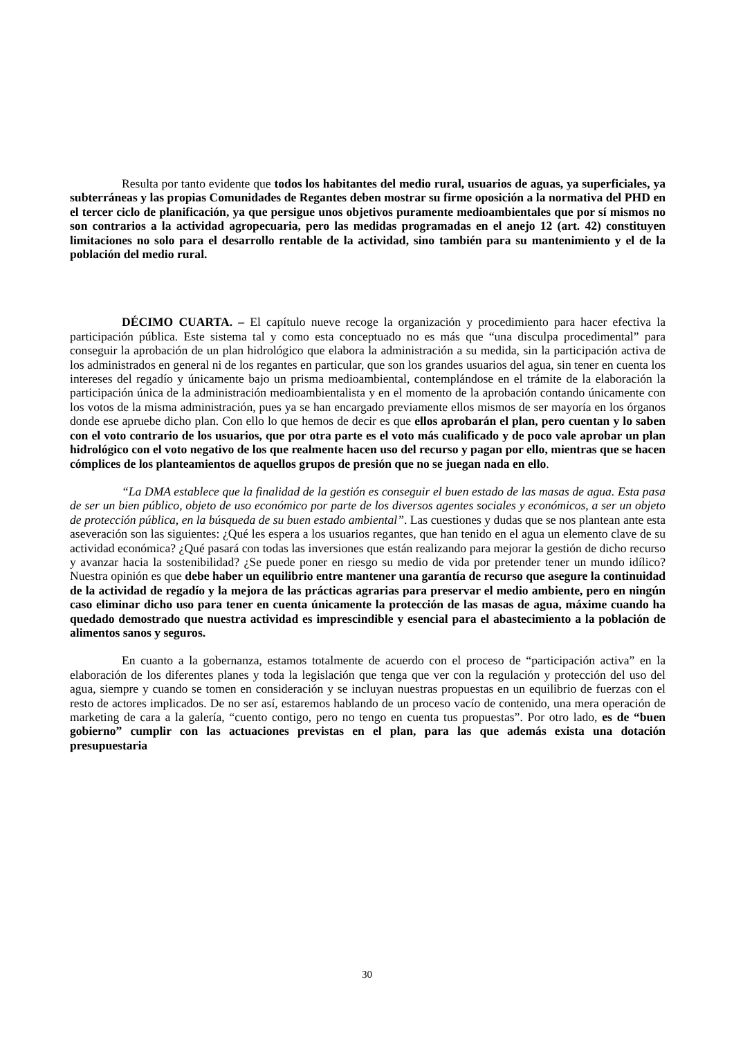Resulta por tanto evidente que todos los habitantes del medio rural, usuarios de aguas, ya superficiales, ya subterráneas y las propias Comunidades de Regantes deben mostrar su firme oposición a la normativa del PHD en el tercer ciclo de planificación, ya que persigue unos objetivos puramente medioambientales que por sí mismos no son contrarios a la actividad agropecuaria, pero las medidas programadas en el anejo 12 (art. 42) constituyen limitaciones no solo para el desarrollo rentable de la actividad, sino también para su mantenimiento y el de la población del medio rural.
DÉCIMO CUARTA. – El capítulo nueve recoge la organización y procedimiento para hacer efectiva la participación pública. Este sistema tal y como esta conceptuado no es más que “una disculpa procedimental” para conseguir la aprobación de un plan hidrológico que elabora la administración a su medida, sin la participación activa de los administrados en general ni de los regantes en particular, que son los grandes usuarios del agua, sin tener en cuenta los intereses del regadío y únicamente bajo un prisma medioambiental, contemplándose en el trámite de la elaboración la participación única de la administración medioambientalista y en el momento de la aprobación contando únicamente con los votos de la misma administración, pues ya se han encargado previamente ellos mismos de ser mayoría en los órganos donde ese apruebe dicho plan. Con ello lo que hemos de decir es que ellos aprobarán el plan, pero cuentan y lo saben con el voto contrario de los usuarios, que por otra parte es el voto más cualificado y de poco vale aprobar un plan hidrológico con el voto negativo de los que realmente hacen uso del recurso y pagan por ello, mientras que se hacen cómplices de los planteamientos de aquellos grupos de presión que no se juegan nada en ello.
“La DMA establece que la finalidad de la gestión es conseguir el buen estado de las masas de agua. Esta pasa de ser un bien público, objeto de uso económico por parte de los diversos agentes sociales y económicos, a ser un objeto de protección pública, en la búsqueda de su buen estado ambiental”. Las cuestiones y dudas que se nos plantean ante esta aseveración son las siguientes: ¿Qué les espera a los usuarios regantes, que han tenido en el agua un elemento clave de su actividad económica? ¿Qué pasará con todas las inversiones que están realizando para mejorar la gestión de dicho recurso y avanzar hacia la sostenibilidad? ¿Se puede poner en riesgo su medio de vida por pretender tener un mundo idílico? Nuestra opinión es que debe haber un equilibrio entre mantener una garantía de recurso que asegure la continuidad de la actividad de regadío y la mejora de las prácticas agrarias para preservar el medio ambiente, pero en ningún caso eliminar dicho uso para tener en cuenta únicamente la protección de las masas de agua, máxime cuando ha quedado demostrado que nuestra actividad es imprescindible y esencial para el abastecimiento a la población de alimentos sanos y seguros.
En cuanto a la gobernanza, estamos totalmente de acuerdo con el proceso de “participación activa” en la elaboración de los diferentes planes y toda la legislación que tenga que ver con la regulación y protección del uso del agua, siempre y cuando se tomen en consideración y se incluyan nuestras propuestas en un equilibrio de fuerzas con el resto de actores implicados. De no ser así, estaremos hablando de un proceso vacío de contenido, una mera operación de marketing de cara a la galería, “cuento contigo, pero no tengo en cuenta tus propuestas”. Por otro lado, es de “buen gobierno” cumplir con las actuaciones previstas en el plan, para las que además exista una dotación presupuestaria
30